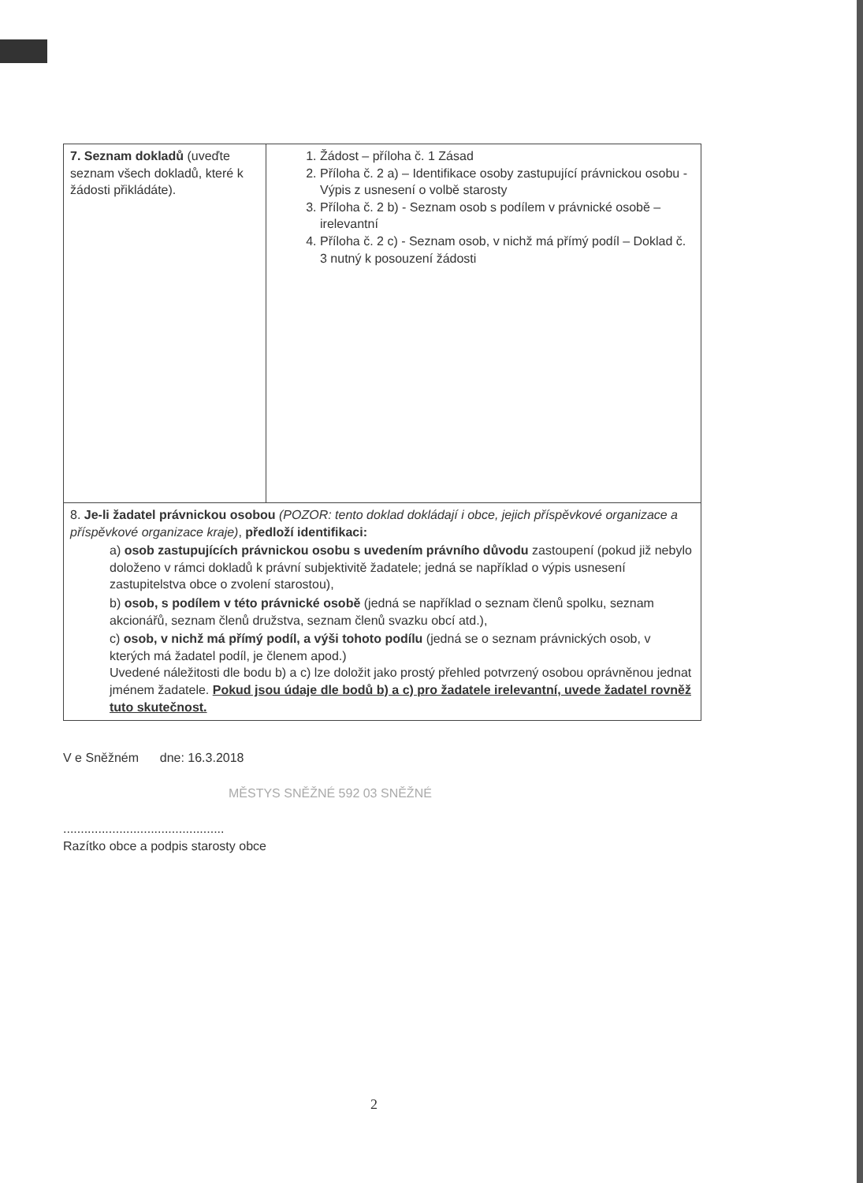| 7. Seznam dokladů (uveďte seznam všech dokladů, které k žádosti přikládáte). | 1. Žádost – příloha č. 1 Zásad 2. Příloha č. 2 a) – Identifikace osoby zastupující právnickou osobu - Výpis z usnesení o volbě starosty 3. Příloha č. 2 b) - Seznam osob s podílem v právnické osobě – irelevantní 4. Příloha č. 2 c) - Seznam osob, v nichž má přímý podíl – Doklad č. 3 nutný k posouzení žádosti |
| 8. Je-li žadatel právnickou osobou (POZOR: tento doklad dokládají i obce, jejich příspěvkové organizace a příspěvkové organizace kraje) , předloží identifikaci: a) osob zastupujících právnickou osobu s uvedením právního důvodu zastoupení (pokud již nebylo doloženo v rámci dokladů k právní subjektivitě žadatele; jedná se například o výpis usnesení zastupitelstva obce o zvolení starostou), b) osob, s podílem v této právnické osobě (jedná se například o seznam členů spolku, seznam akcionářů, seznam členů družstva, seznam členů svazku obcí atd.), c) osob, v nichž má přímý podíl, a výši tohoto podílu (jedná se o seznam právnických osob, v kterých má žadatel podíl, je členem apod.) Uvedené náležitosti dle bodu b) a c) lze doložit jako prostý přehled potvrzený osobou oprávněnou jednat jménem žadatele. Pokud jsou údaje dle bodů b) a c) pro žadatele irelevantní, uvede žadatel rovněž tuto skutečnost. | |
V e Sněžném dne: 16.3.2018
MĚSTYS SNĚŽNÉ 592 03 SNĚŽNÉ
..............................................
Razítko obce a podpis starosty obce
2